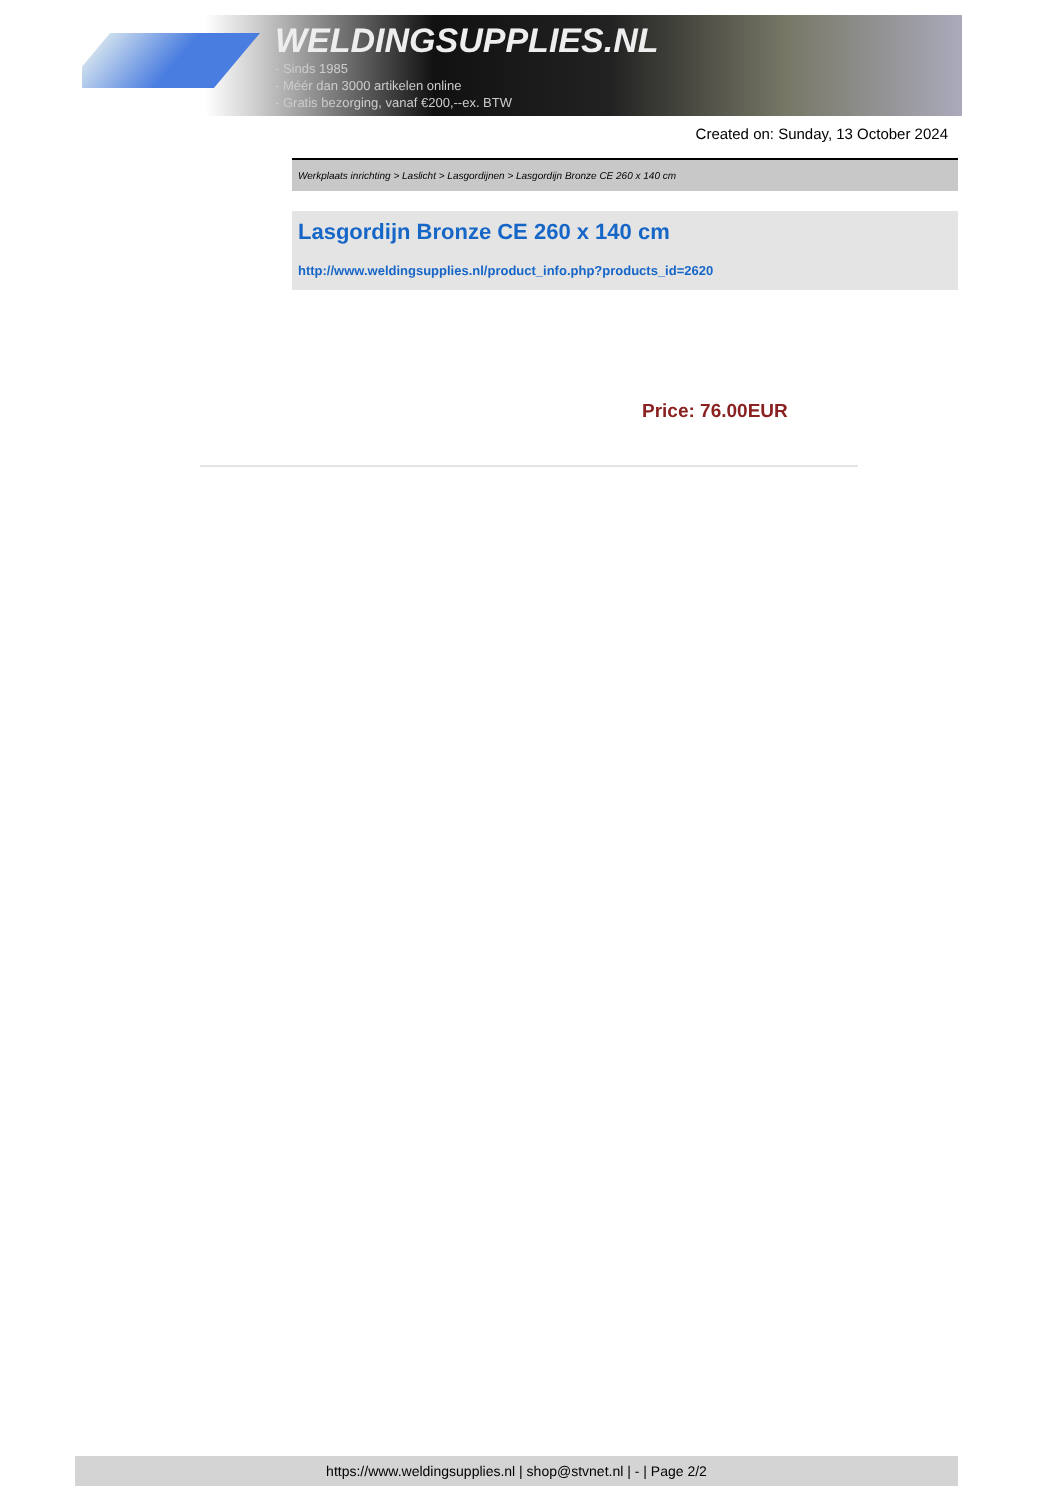WELDINGSUPPLIES.NL
- Sinds 1985
- Méér dan 3000 artikelen online
- Gratis bezorging, vanaf €200,--ex. BTW
Created on: Sunday, 13 October 2024
Werkplaats inrichting > Laslicht > Lasgordijnen > Lasgordijn Bronze CE 260 x 140 cm
Lasgordijn Bronze CE 260 x 140 cm
http://www.weldingsupplies.nl/product_info.php?products_id=2620
Price: 76.00EUR
https://www.weldingsupplies.nl | shop@stvnet.nl | - | Page 2/2